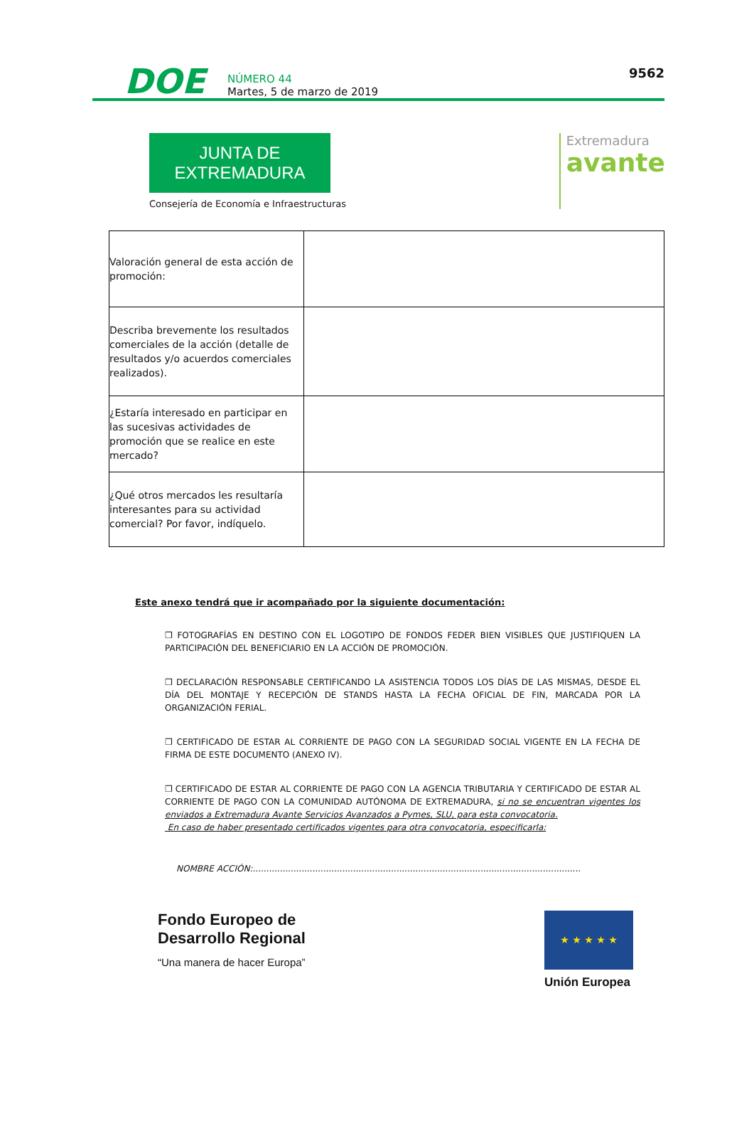DOE
NÚMERO 44
Martes, 5 de marzo de 2019
9562
JUNTA DE EXTREMADURA
Consejería de Economía e Infraestructuras
Extremadura
avante
| Valoración general de esta acción de promoción: | |
| Describa brevemente los resultados comerciales de la acción (detalle de resultados y/o acuerdos comerciales realizados). | |
| ¿Estaría interesado en participar en las sucesivas actividades de promoción que se realice en este mercado? | |
| ¿Qué otros mercados les resultaría interesantes para su actividad comercial? Por favor, indíquelo. | |
Este anexo tendrá que ir acompañado por la siguiente documentación:
❒ FOTOGRAFÍAS EN DESTINO CON EL LOGOTIPO DE FONDOS FEDER BIEN VISIBLES QUE JUSTIFIQUEN LA PARTICIPACIÓN DEL BENEFICIARIO EN LA ACCIÓN DE PROMOCIÓN.
❒ DECLARACIÓN RESPONSABLE CERTIFICANDO LA ASISTENCIA TODOS LOS DÍAS DE LAS MISMAS, DESDE EL DÍA DEL MONTAJE Y RECEPCIÓN DE STANDS HASTA LA FECHA OFICIAL DE FIN, MARCADA POR LA ORGANIZACIÓN FERIAL.
❒ CERTIFICADO DE ESTAR AL CORRIENTE DE PAGO CON LA SEGURIDAD SOCIAL VIGENTE EN LA FECHA DE FIRMA DE ESTE DOCUMENTO (ANEXO IV).
❒ CERTIFICADO DE ESTAR AL CORRIENTE DE PAGO CON LA AGENCIA TRIBUTARIA Y CERTIFICADO DE ESTAR AL CORRIENTE DE PAGO CON LA COMUNIDAD AUTÓNOMA DE EXTREMADURA, si no se encuentran vigentes los enviados a Extremadura Avante Servicios Avanzados a Pymes, SLU, para esta convocatoria.
En caso de haber presentado certificados vigentes para otra convocatoria, especificarla:
NOMBRE ACCIÓN:.........................................................................................................................
Fondo Europeo de
Desarrollo Regional
“Una manera de hacer Europa”
★ ★ ★ ★ ★
Unión Europea